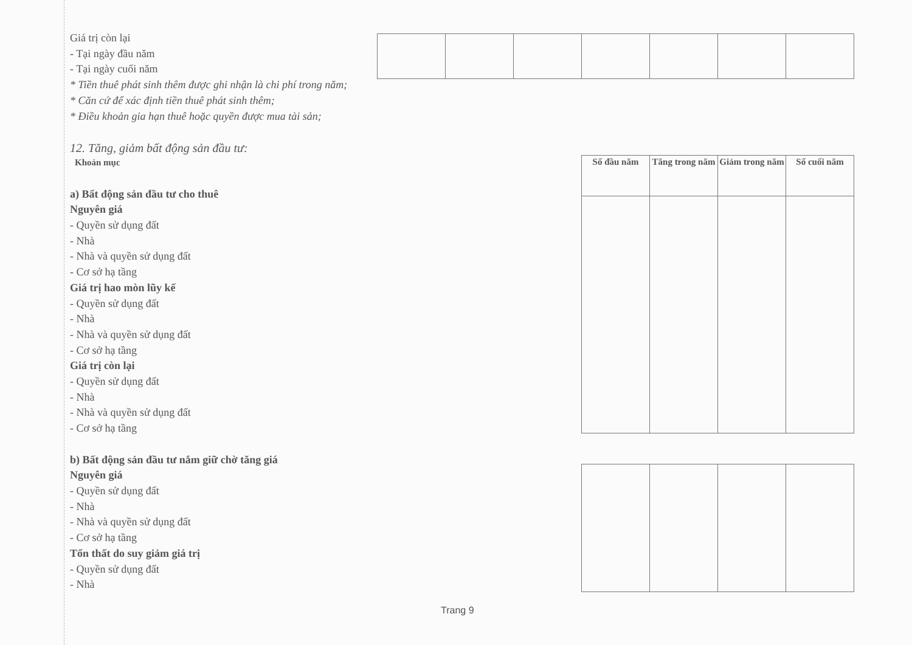Giá trị còn lại
- Tại ngày đầu năm
- Tại ngày cuối năm
* Tiền thuê phát sinh thêm được ghi nhận là chi phí trong năm;
* Căn cứ để xác định tiền thuê phát sinh thêm;
* Điều khoản gia hạn thuê hoặc quyền được mua tài sản;
12. Tăng, giảm bất động sản đầu tư:
Khoản mục
a) Bất động sản đầu tư cho thuê
Nguyên giá
- Quyền sử dụng đất
- Nhà
- Nhà và quyền sử dụng đất
- Cơ sở hạ tầng
Giá trị hao mòn lũy kế
- Quyền sử dụng đất
- Nhà
- Nhà và quyền sử dụng đất
- Cơ sở hạ tầng
Giá trị còn lại
- Quyền sử dụng đất
- Nhà
- Nhà và quyền sử dụng đất
- Cơ sở hạ tầng
b) Bất động sản đầu tư nắm giữ chờ tăng giá
Nguyên giá
- Quyền sử dụng đất
- Nhà
- Nhà và quyền sử dụng đất
- Cơ sở hạ tầng
Tổn thất do suy giảm giá trị
- Quyền sử dụng đất
- Nhà
| Số đầu năm | Tăng trong năm | Giảm trong năm | Số cuối năm |
| --- | --- | --- | --- |
Trang 9